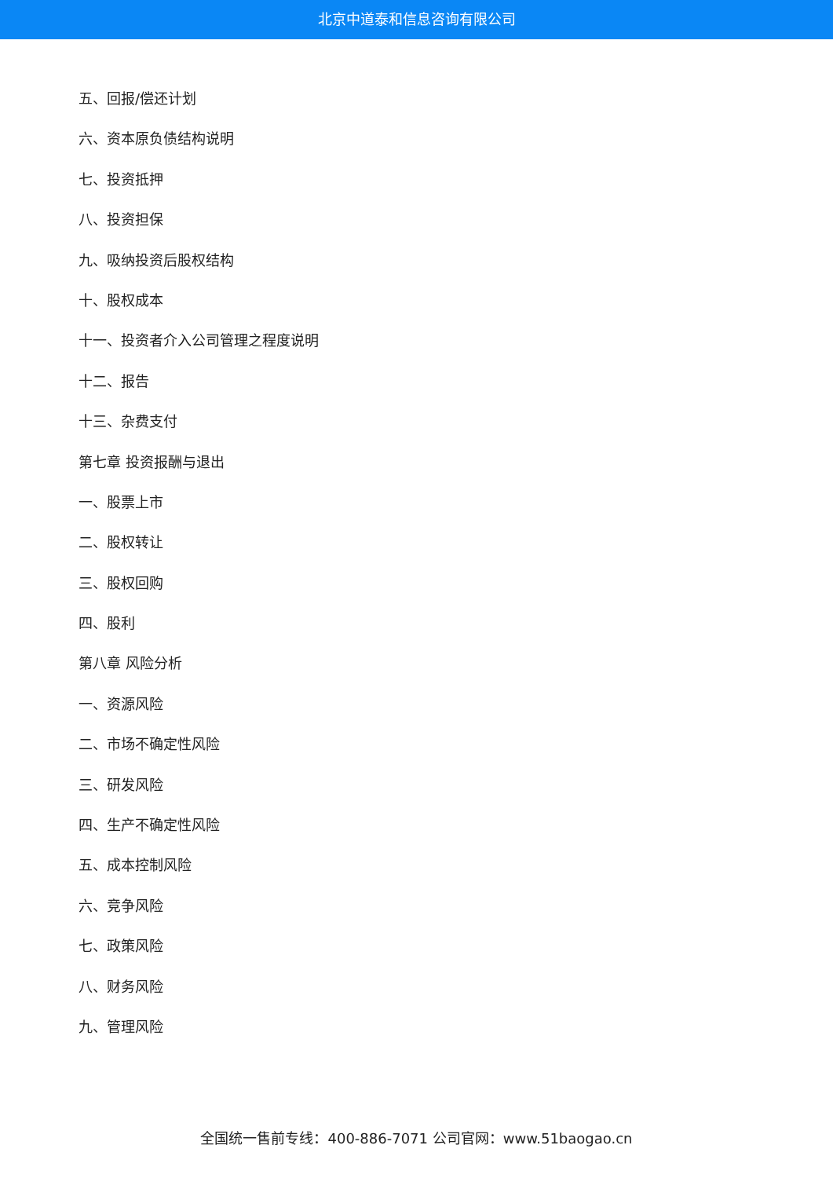北京中道泰和信息咨询有限公司
五、回报/偿还计划
六、资本原负债结构说明
七、投资抵押
八、投资担保
九、吸纳投资后股权结构
十、股权成本
十一、投资者介入公司管理之程度说明
十二、报告
十三、杂费支付
第七章 投资报酬与退出
一、股票上市
二、股权转让
三、股权回购
四、股利
第八章 风险分析
一、资源风险
二、市场不确定性风险
三、研发风险
四、生产不确定性风险
五、成本控制风险
六、竞争风险
七、政策风险
八、财务风险
九、管理风险
全国统一售前专线：400-886-7071 公司官网：www.51baogao.cn